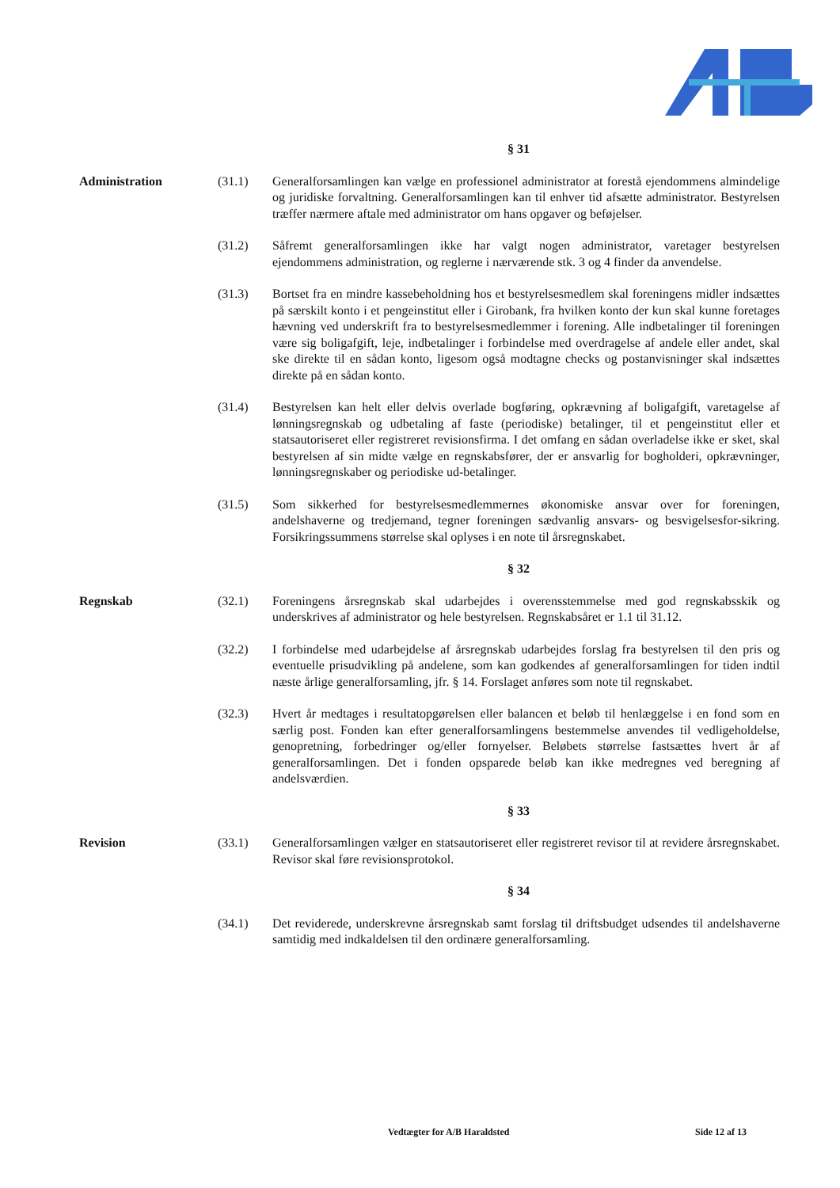§ 31
Administration (31.1) Generalforsamlingen kan vælge en professionel administrator at forestå ejendommens almindelige og juridiske forvaltning. Generalforsamlingen kan til enhver tid afsætte administrator. Bestyrelsen træffer nærmere aftale med administrator om hans opgaver og beføjelser.
(31.2) Såfremt generalforsamlingen ikke har valgt nogen administrator, varetager bestyrelsen ejendommens administration, og reglerne i nærværende stk. 3 og 4 finder da anvendelse.
(31.3) Bortset fra en mindre kassebeholdning hos et bestyrelsesmedlem skal foreningens midler indsættes på særskilt konto i et pengeinstitut eller i Girobank, fra hvilken konto der kun skal kunne foretages hævning ved underskrift fra to bestyrelsesmedlemmer i forening. Alle indbetalinger til foreningen være sig boligafgift, leje, indbetalinger i forbindelse med overdragelse af andele eller andet, skal ske direkte til en sådan konto, ligesom også modtagne checks og postanvisninger skal indsættes direkte på en sådan konto.
(31.4) Bestyrelsen kan helt eller delvis overlade bogføring, opkrævning af boligafgift, varetagelse af lønningsregnskab og udbetaling af faste (periodiske) betalinger, til et pengeinstitut eller et statsautoriseret eller registreret revisionsfirma. I det omfang en sådan overladelse ikke er sket, skal bestyrelsen af sin midte vælge en regnskabsfører, der er ansvarlig for bogholderi, opkrævninger, lønningsregnskaber og periodiske ud-betalinger.
(31.5) Som sikkerhed for bestyrelsesmedlemmernes økonomiske ansvar over for foreningen, andelshaverne og tredjemand, tegner foreningen sædvanlig ansvars- og besvigelsesfor-sikring. Forsikringssummens størrelse skal oplyses i en note til årsregnskabet.
§ 32
Regnskab (32.1) Foreningens årsregnskab skal udarbejdes i overensstemmelse med god regnskabsskik og underskrives af administrator og hele bestyrelsen. Regnskabsåret er 1.1 til 31.12.
(32.2) I forbindelse med udarbejdelse af årsregnskab udarbejdes forslag fra bestyrelsen til den pris og eventuelle prisudvikling på andelene, som kan godkendes af generalforsamlingen for tiden indtil næste årlige generalforsamling, jfr. § 14. Forslaget anføres som note til regnskabet.
(32.3) Hvert år medtages i resultatopgørelsen eller balancen et beløb til henlæggelse i en fond som en særlig post. Fonden kan efter generalforsamlingens bestemmelse anvendes til vedligeholdelse, genopretning, forbedringer og/eller fornyelser. Beløbets størrelse fastsættes hvert år af generalforsamlingen. Det i fonden opsparede beløb kan ikke medregnes ved beregning af andelsværdien.
§ 33
Revision (33.1) Generalforsamlingen vælger en statsautoriseret eller registreret revisor til at revidere årsregnskabet. Revisor skal føre revisionsprotokol.
§ 34
(34.1) Det reviderede, underskrevne årsregnskab samt forslag til driftsbudget udsendes til andelshaverne samtidig med indkaldelsen til den ordinære generalforsamling.
Vedtægter for A/B Haraldsted Side 12 af 13